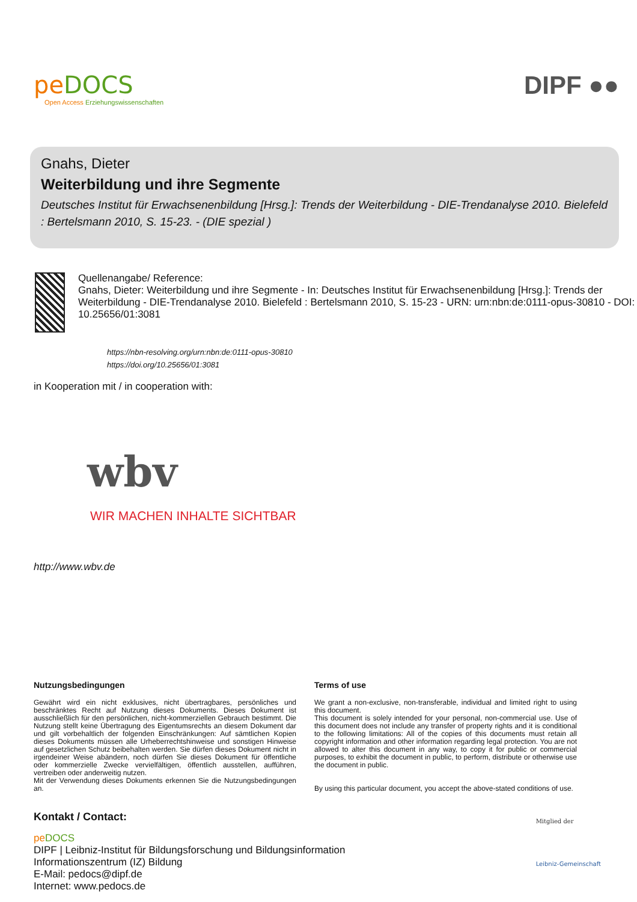peDOCS
Open Access Erziehungswissenschaften
DIPF ●●
Gnahs, Dieter
Weiterbildung und ihre Segmente
Deutsches Institut für Erwachsenenbildung [Hrsg.]: Trends der Weiterbildung - DIE-Trendanalyse 2010. Bielefeld : Bertelsmann 2010, S. 15-23. - (DIE spezial )
Quellenangabe/ Reference:
Gnahs, Dieter: Weiterbildung und ihre Segmente - In: Deutsches Institut für Erwachsenenbildung [Hrsg.]: Trends der Weiterbildung - DIE-Trendanalyse 2010. Bielefeld : Bertelsmann 2010, S. 15-23 - URN: urn:nbn:de:0111-opus-30810 - DOI: 10.25656/01:3081
https://nbn-resolving.org/urn:nbn:de:0111-opus-30810
https://doi.org/10.25656/01:3081
in Kooperation mit / in cooperation with:
wbv
WIR MACHEN INHALTE SICHTBAR
http://www.wbv.de
Nutzungsbedingungen
Gewährt wird ein nicht exklusives, nicht übertragbares, persönliches und beschränktes Recht auf Nutzung dieses Dokuments. Dieses Dokument ist ausschließlich für den persönlichen, nicht-kommerziellen Gebrauch bestimmt. Die Nutzung stellt keine Übertragung des Eigentumsrechts an diesem Dokument dar und gilt vorbehaltlich der folgenden Einschränkungen: Auf sämtlichen Kopien dieses Dokuments müssen alle Urheberrechtshinweise und sonstigen Hinweise auf gesetzlichen Schutz beibehalten werden. Sie dürfen dieses Dokument nicht in irgendeiner Weise abändern, noch dürfen Sie dieses Dokument für öffentliche oder kommerzielle Zwecke vervielfältigen, öffentlich ausstellen, aufführen, vertreiben oder anderweitig nutzen.
Mit der Verwendung dieses Dokuments erkennen Sie die Nutzungsbedingungen an.
Terms of use
We grant a non-exclusive, non-transferable, individual and limited right to using this document.
This document is solely intended for your personal, non-commercial use. Use of this document does not include any transfer of property rights and it is conditional to the following limitations: All of the copies of this documents must retain all copyright information and other information regarding legal protection. You are not allowed to alter this document in any way, to copy it for public or commercial purposes, to exhibit the document in public, to perform, distribute or otherwise use the document in public.
By using this particular document, you accept the above-stated conditions of use.
Kontakt / Contact:
pe DOCS
DIPF | Leibniz-Institut für Bildungsforschung und Bildungsinformation
Informationszentrum (IZ) Bildung
E-Mail: pedocs@dipf.de
Internet: www.pedocs.de
Mitglied der
Leibniz-Gemeinschaft